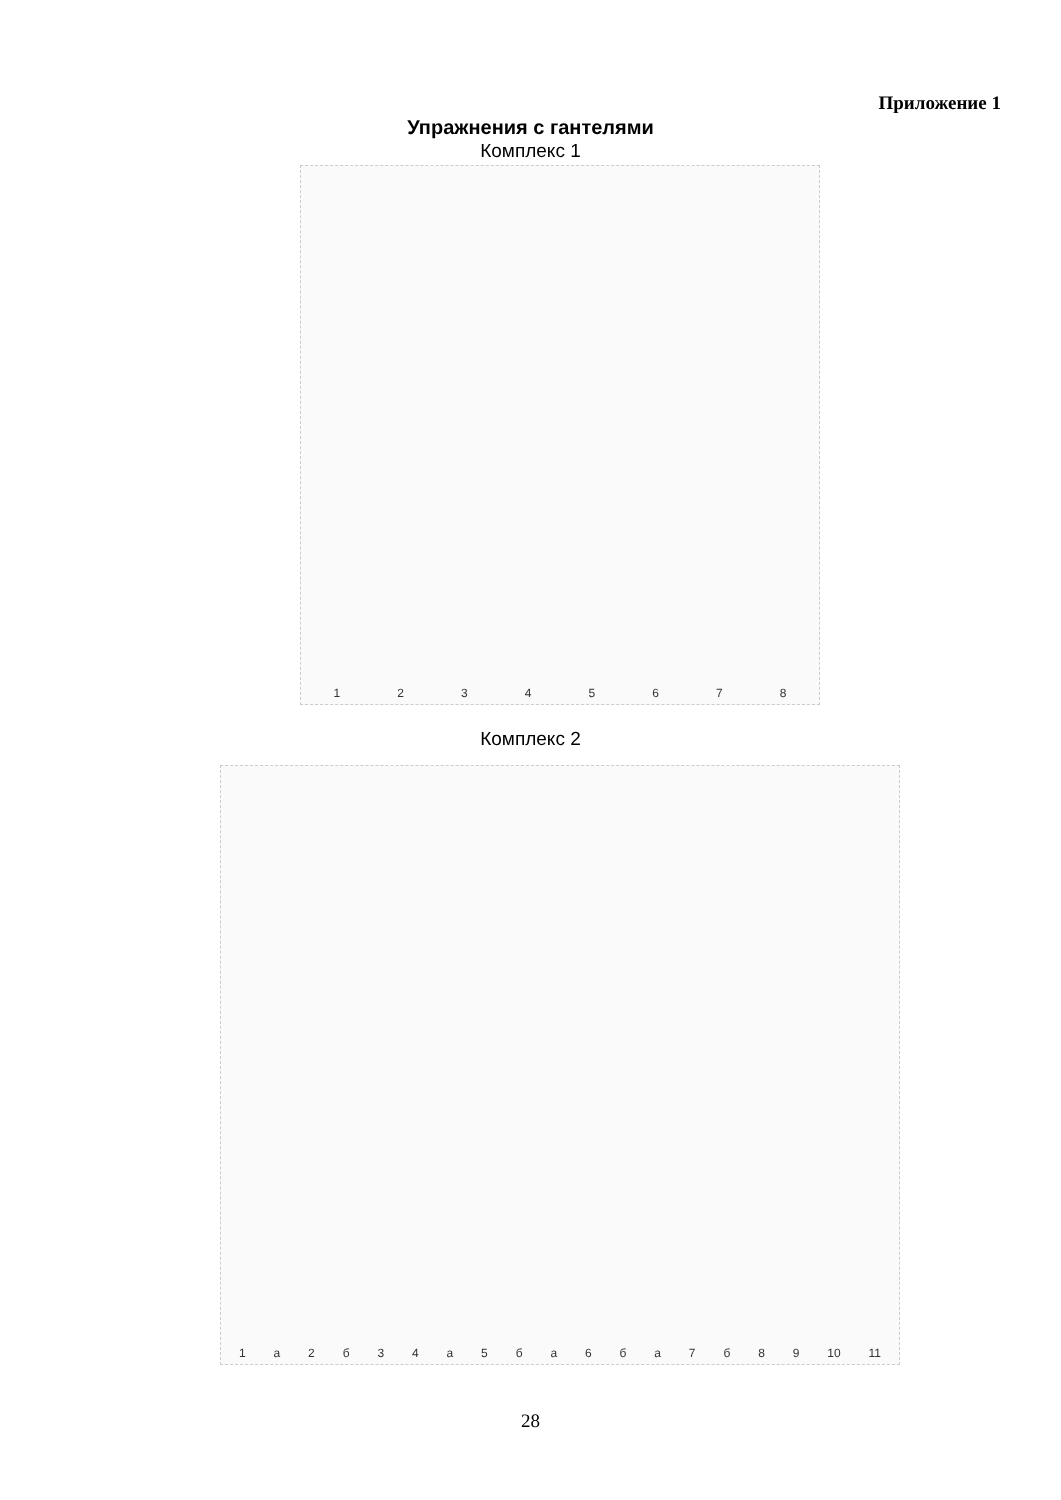Приложение 1
Упражнения с гантелями
Комплекс 1
1 2 3 4 5 6 7 8
Комплекс 2
1 а 2 б 3 4 а 5 б а 6 б а 7 б 8 9 10 11
28